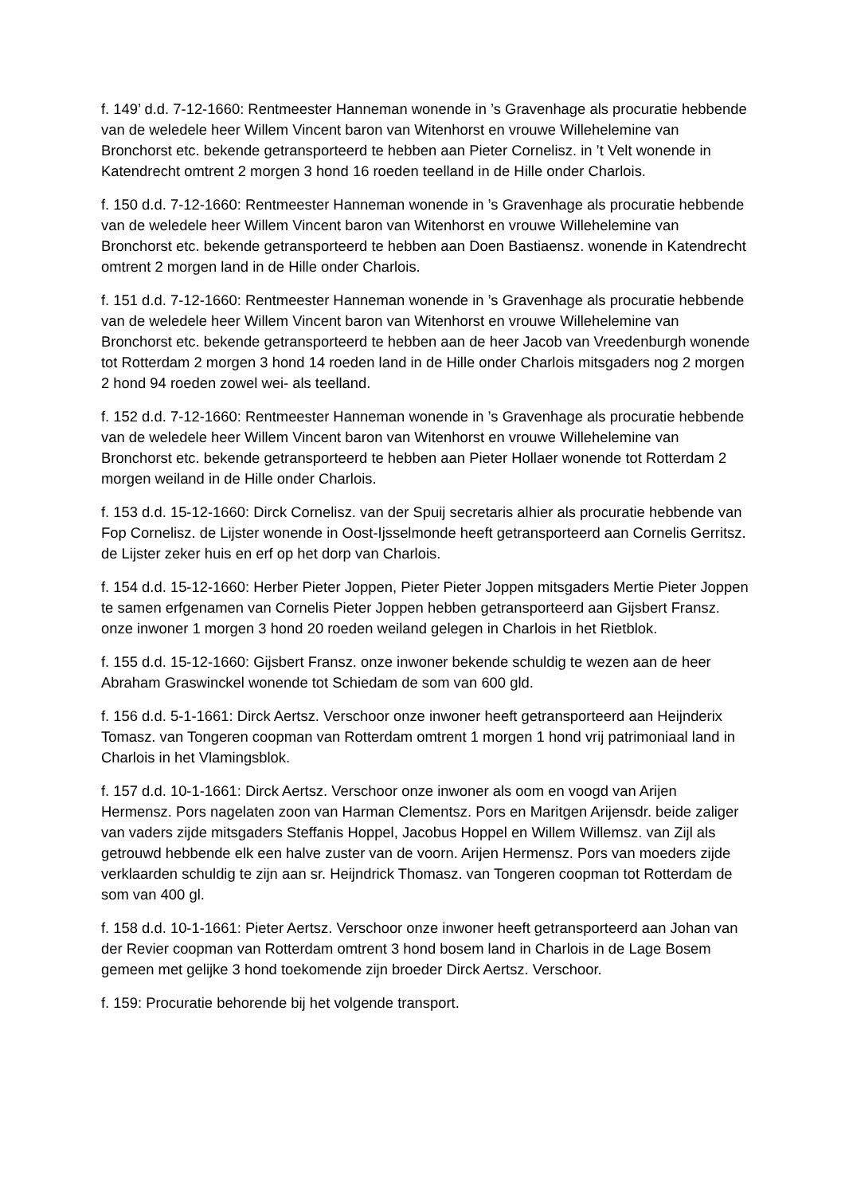f. 149’ d.d. 7-12-1660: Rentmeester Hanneman wonende in ’s Gravenhage als procuratie hebbende van de weledele heer Willem Vincent baron van Witenhorst en vrouwe Willehelemine van Bronchorst etc. bekende getransporteerd te hebben aan Pieter Cornelisz. in ’t Velt wonende in Katendrecht omtrent 2 morgen 3 hond 16 roeden teelland in de Hille onder Charlois.
f. 150 d.d. 7-12-1660: Rentmeester Hanneman wonende in ’s Gravenhage als procuratie hebbende van de weledele heer Willem Vincent baron van Witenhorst en vrouwe Willehelemine van Bronchorst etc. bekende getransporteerd te hebben aan Doen Bastiaensz. wonende in Katendrecht omtrent 2 morgen land in de Hille onder Charlois.
f. 151 d.d. 7-12-1660: Rentmeester Hanneman wonende in ’s Gravenhage als procuratie hebbende van de weledele heer Willem Vincent baron van Witenhorst en vrouwe Willehelemine van Bronchorst etc. bekende getransporteerd te hebben aan de heer Jacob van Vreedenburgh wonende tot Rotterdam 2 morgen 3 hond 14 roeden land in de Hille onder Charlois mitsgaders nog 2 morgen 2 hond 94 roeden zowel wei- als teelland.
f. 152 d.d. 7-12-1660: Rentmeester Hanneman wonende in ’s Gravenhage als procuratie hebbende van de weledele heer Willem Vincent baron van Witenhorst en vrouwe Willehelemine van Bronchorst etc. bekende getransporteerd te hebben aan Pieter Hollaer wonende tot Rotterdam 2 morgen weiland in de Hille onder Charlois.
f. 153 d.d. 15-12-1660: Dirck Cornelisz. van der Spuij secretaris alhier als procuratie hebbende van Fop Cornelisz. de Lijster wonende in Oost-Ijsselmonde heeft getransporteerd aan Cornelis Gerritsz. de Lijster zeker huis en erf op het dorp van Charlois.
f. 154 d.d. 15-12-1660: Herber Pieter Joppen, Pieter Pieter Joppen mitsgaders Mertie Pieter Joppen te samen erfgenamen van Cornelis Pieter Joppen hebben getransporteerd aan Gijsbert Fransz. onze inwoner 1 morgen 3 hond 20 roeden weiland gelegen in Charlois in het Rietblok.
f. 155 d.d. 15-12-1660: Gijsbert Fransz. onze inwoner bekende schuldig te wezen aan de heer Abraham Graswinckel wonende tot Schiedam de som van 600 gld.
f. 156 d.d. 5-1-1661: Dirck Aertsz. Verschoor onze inwoner heeft getransporteerd aan Heijnderix Tomasz. van Tongeren coopman van Rotterdam omtrent 1 morgen 1 hond vrij patrimoniaal land in Charlois in het Vlamingsblok.
f. 157 d.d. 10-1-1661: Dirck Aertsz. Verschoor onze inwoner als oom en voogd van Arijen Hermensz. Pors nagelaten zoon van Harman Clementsz. Pors en Maritgen Arijensdr. beide zaliger van vaders zijde mitsgaders Steffanis Hoppel, Jacobus Hoppel en Willem Willemsz. van Zijl als getrouwd hebbende elk een halve zuster van de voorn. Arijen Hermensz. Pors van moeders zijde verklaarden schuldig te zijn aan sr. Heijndrick Thomasz. van Tongeren coopman tot Rotterdam de som van 400 gl.
f. 158 d.d. 10-1-1661: Pieter Aertsz. Verschoor onze inwoner heeft getransporteerd aan Johan van der Revier coopman van Rotterdam omtrent 3 hond bosem land in Charlois in de Lage Bosem gemeen met gelijke 3 hond toekomende zijn broeder Dirck Aertsz. Verschoor.
f. 159: Procuratie behorende bij het volgende transport.